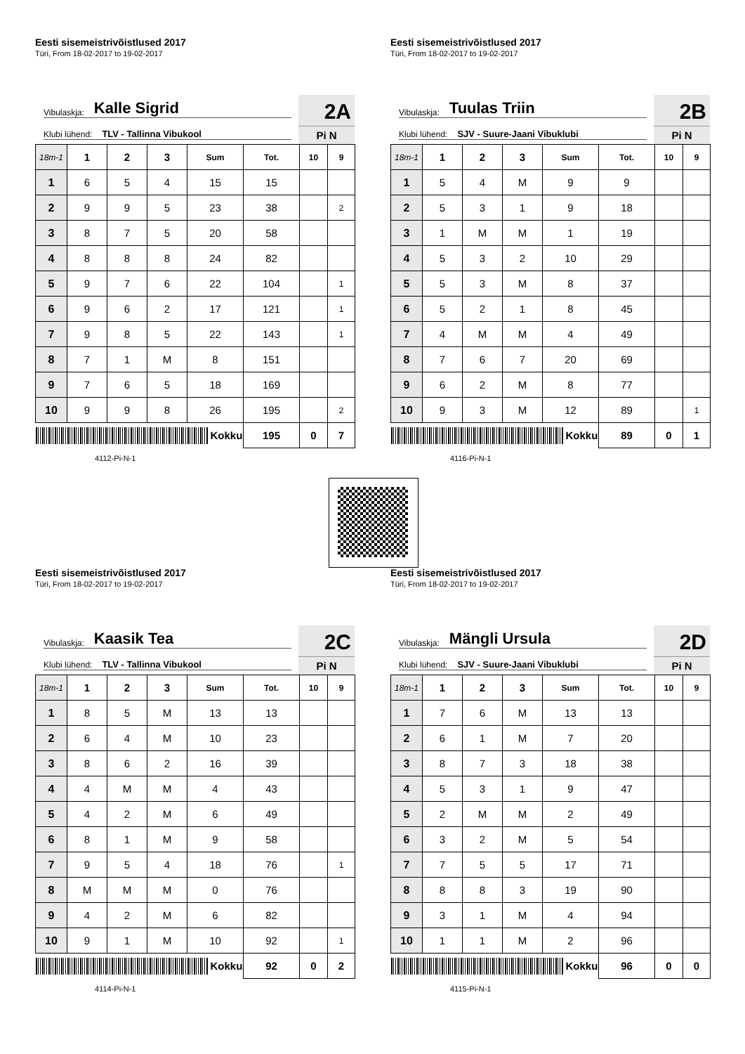Eesti sisemeistrivõistlused 2017
Türi, From 18-02-2017 to 19-02-2017
Vibulaskja: Kalle Sigrid
Klubi lühend: TLV - Tallinna Vibukool
2A
Pi N
| 18m-1 | 1 | 2 | 3 | Sum | Tot. | 10 | 9 |
| --- | --- | --- | --- | --- | --- | --- | --- |
| 1 | 6 | 5 | 4 | 15 | 15 | | |
| 2 | 9 | 9 | 5 | 23 | 38 | | 2 |
| 3 | 8 | 7 | 5 | 20 | 58 | | |
| 4 | 8 | 8 | 8 | 24 | 82 | | |
| 5 | 9 | 7 | 6 | 22 | 104 | | 1 |
| 6 | 9 | 6 | 2 | 17 | 121 | | 1 |
| 7 | 9 | 8 | 5 | 22 | 143 | | 1 |
| 8 | 7 | 1 | M | 8 | 151 | | |
| 9 | 7 | 6 | 5 | 18 | 169 | | |
| 10 | 9 | 9 | 8 | 26 | 195 | | 2 |
| Kokku | | | | | 195 | 0 | 7 |
4112-Pi-N-1
Eesti sisemeistrivõistlused 2017
Türi, From 18-02-2017 to 19-02-2017
Vibulaskja: Tuulas Triin
Klubi lühend: SJV - Suure-Jaani Vibuklubi
2B
Pi N
| 18m-1 | 1 | 2 | 3 | Sum | Tot. | 10 | 9 |
| --- | --- | --- | --- | --- | --- | --- | --- |
| 1 | 5 | 4 | M | 9 | 9 | | |
| 2 | 5 | 3 | 1 | 9 | 18 | | |
| 3 | 1 | M | M | 1 | 19 | | |
| 4 | 5 | 3 | 2 | 10 | 29 | | |
| 5 | 5 | 3 | M | 8 | 37 | | |
| 6 | 5 | 2 | 1 | 8 | 45 | | |
| 7 | 4 | M | M | 4 | 49 | | |
| 8 | 7 | 6 | 7 | 20 | 69 | | |
| 9 | 6 | 2 | M | 8 | 77 | | |
| 10 | 9 | 3 | M | 12 | 89 | | 1 |
| Kokku | | | | | 89 | 0 | 1 |
4116-Pi-N-1
Eesti sisemeistrivõistlused 2017
Türi, From 18-02-2017 to 19-02-2017
Vibulaskja: Kaasik Tea
Klubi lühend: TLV - Tallinna Vibukool
2C
Pi N
| 18m-1 | 1 | 2 | 3 | Sum | Tot. | 10 | 9 |
| --- | --- | --- | --- | --- | --- | --- | --- |
| 1 | 8 | 5 | M | 13 | 13 | | |
| 2 | 6 | 4 | M | 10 | 23 | | |
| 3 | 8 | 6 | 2 | 16 | 39 | | |
| 4 | 4 | M | M | 4 | 43 | | |
| 5 | 4 | 2 | M | 6 | 49 | | |
| 6 | 8 | 1 | M | 9 | 58 | | |
| 7 | 9 | 5 | 4 | 18 | 76 | | 1 |
| 8 | M | M | M | 0 | 76 | | |
| 9 | 4 | 2 | M | 6 | 82 | | |
| 10 | 9 | 1 | M | 10 | 92 | | 1 |
| Kokku | | | | | 92 | 0 | 2 |
4114-Pi-N-1
Eesti sisemeistrivõistlused 2017
Türi, From 18-02-2017 to 19-02-2017
Vibulaskja: Mängli Ursula
Klubi lühend: SJV - Suure-Jaani Vibuklubi
2D
Pi N
| 18m-1 | 1 | 2 | 3 | Sum | Tot. | 10 | 9 |
| --- | --- | --- | --- | --- | --- | --- | --- |
| 1 | 7 | 6 | M | 13 | 13 | | |
| 2 | 6 | 1 | M | 7 | 20 | | |
| 3 | 8 | 7 | 3 | 18 | 38 | | |
| 4 | 5 | 3 | 1 | 9 | 47 | | |
| 5 | 2 | M | M | 2 | 49 | | |
| 6 | 3 | 2 | M | 5 | 54 | | |
| 7 | 7 | 5 | 5 | 17 | 71 | | |
| 8 | 8 | 8 | 3 | 19 | 90 | | |
| 9 | 3 | 1 | M | 4 | 94 | | |
| 10 | 1 | 1 | M | 2 | 96 | | |
| Kokku | | | | | 96 | 0 | 0 |
4115-Pi-N-1